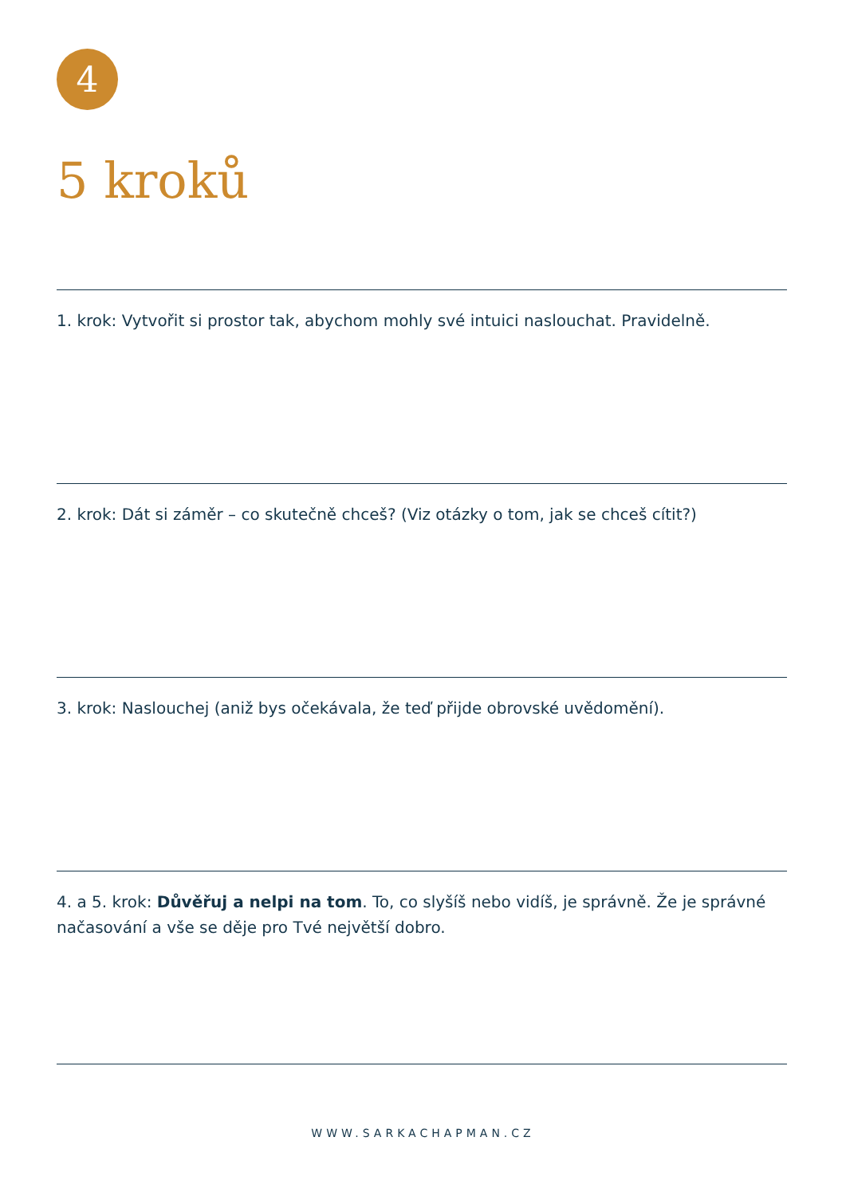4
5 kroků
1. krok: Vytvořit si prostor tak, abychom mohly své intuici naslouchat. Pravidelně.
2. krok: Dát si záměr – co skutečně chceš? (Viz otázky o tom, jak se chceš cítit?)
3. krok: Naslouchej (aniž bys očekávala, že teď přijde obrovské uvědomění).
4. a 5. krok: Důvěřuj a nelpi na tom. To, co slyšíš nebo vidíš, je správně. Že je správné načasování a vše se děje pro Tvé největší dobro.
WWW.SARKACHAPMAN.CZ